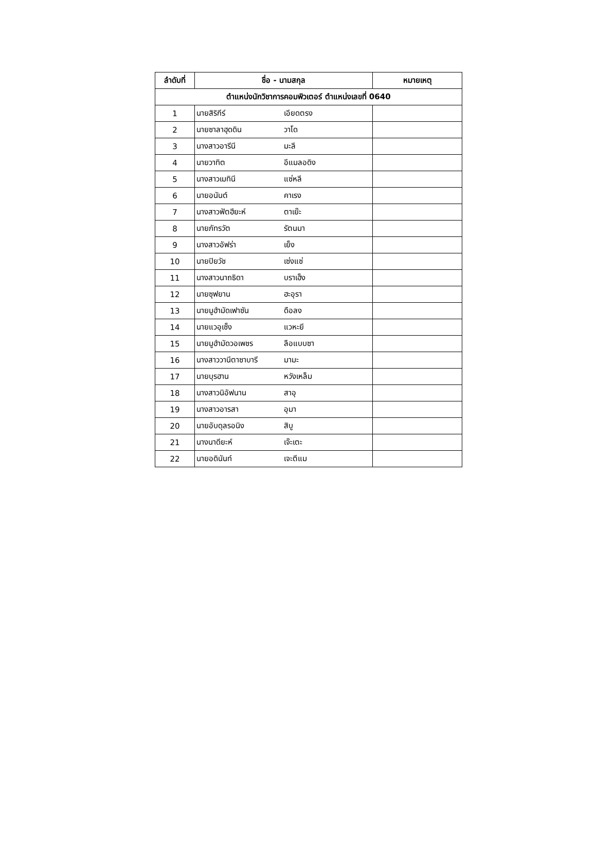| ลำดับที่ | ชื่อ - นามสกุล | หมายเหตุ |
| --- | --- | --- |
| ตำแหน่งนักวิชาการคอมพิวเตอร์ ตำแหน่งเลขที่ 0640 | | |
| 1 | นายสิริกีร์ เอียดตรง | |
| 2 | นายซาลาฮุดดิน วาโด | |
| 3 | นางสาวอารีนี มะลี | |
| 4 | นายวาทิต อีแมลอดิง | |
| 5 | นางสาวเมทินี แซ่หลี | |
| 6 | นายอนันต์ คาเรง | |
| 7 | นางสาวฟัตฮียะห์ ตาเย๊ะ | |
| 8 | นายภัทรวัต รัตนมา | |
| 9 | นางสาวอัฟร่า เย็ง | |
| 10 | นายปิยวัช เซ่งแซ่ | |
| 11 | นางสาวนาถธิดา บราเฮ็ง | |
| 12 | นายซุฟยาน ฮะอุรา | |
| 13 | นายมูฮำมัดเฟาซัน ดือลง | |
| 14 | นายแวอุเซ็ง แวหะยี | |
| 15 | นายมูฮำมัดวอเพชร ลือแบบซา | |
| 16 | นางสาววานีตาซาบารี มามะ | |
| 17 | นายบุรฮาน หวังเหล็ม | |
| 18 | นางสาวนิอัฟนาน สาอุ | |
| 19 | นางสาวอารสา อุมา | |
| 20 | นายอับดุลรอนิง สิบู | |
| 21 | นางนาดียะห์ เจ๊ะเตะ | |
| 22 | นายอดินันท์ เจะตีแม | |